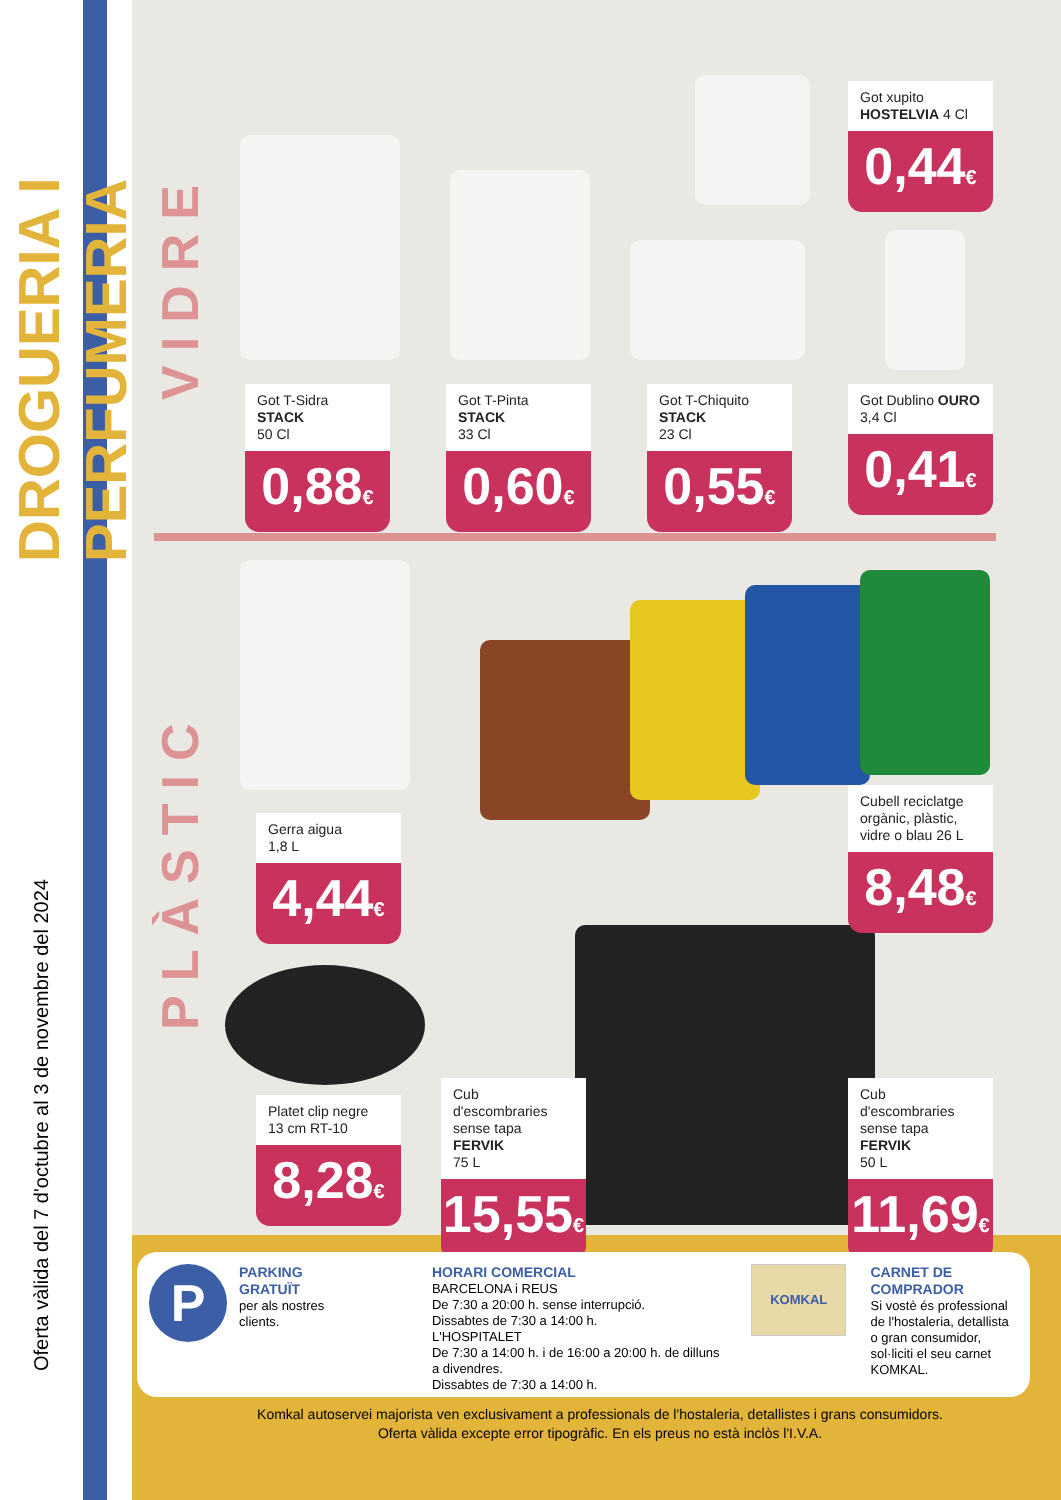DROGUERIA I PERFUMERIA
Oferta vàlida del 7 d'octubre al 3 de novembre del 2024
VIDRE
PLÀSTIC
Got T-Sidra STACK
50 Cl
0,88€
Got T-Pinta STACK
33 Cl
0,60€
Got T-Chiquito STACK
23 Cl
0,55€
Got xupito
HOSTELVIA 4 Cl
0,44€
Got Dublino OURO
3,4 Cl
0,41€
Gerra aigua
1,8 L
4,44€
Cubell reciclatge orgànic, plàstic, vidre o blau 26 L
8,48€
Platet clip negre
13 cm RT-10
8,28€
Cub d'escombraries sense tapa FERVIK
75 L
15,55€
Cub d'escombraries sense tapa FERVIK
50 L
11,69€
P PARKING
GRATUÏT
per als nostres clients.
HORARI COMERCIAL
BARCELONA i REUS
De 7:30 a 20:00 h. sense interrupció.
Dissabtes de 7:30 a 14:00 h.
L'HOSPITALET
De 7:30 a 14:00 h. i de 16:00 a 20:00 h. de dilluns a divendres.
Dissabtes de 7:30 a 14:00 h.
KOMKAL
CARNET DE COMPRADOR
Si vostè és professional de l'hostaleria, detallista o gran consumidor, sol·liciti el seu carnet KOMKAL.
Komkal autoservei majorista ven exclusivament a professionals de l'hostaleria, detallistes i grans consumidors.
Oferta vàlida excepte error tipogràfic. En els preus no està inclòs l'I.V.A.